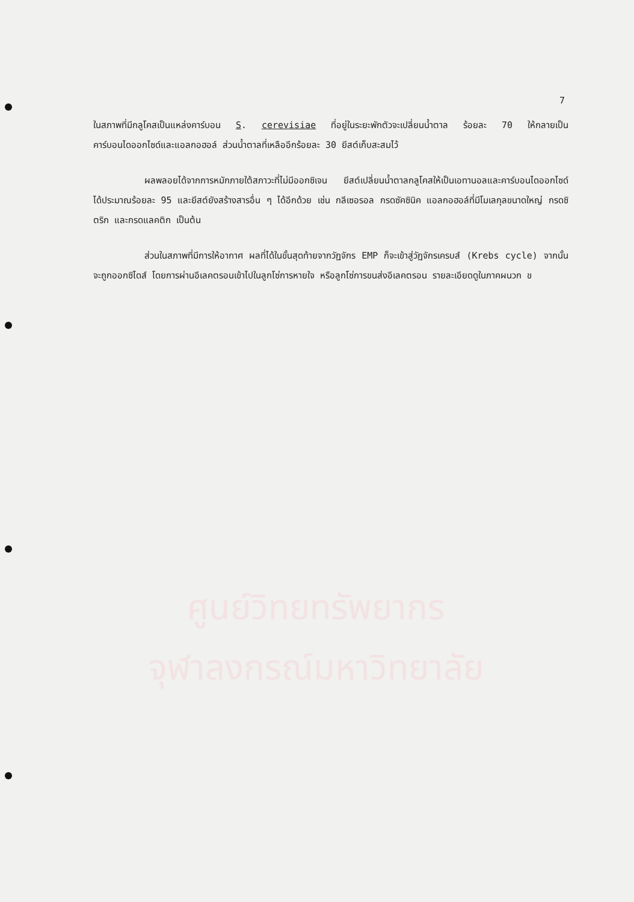ศูนย์วิทยทรัพยากร
จุฬาลงกรณ์มหาวิทยาลัย
7
ในสภาพที่มีกลูโคสเป็นแหล่งคาร์บอน S. cerevisiae ที่อยู่ในระยะพักตัวจะเปลี่ยนน้ำตาล ร้อยละ 70 ให้กลายเป็นคาร์บอนไดออกไซด์และแอลกอฮอล์ ส่วนน้ำตาลที่เหลืออีกร้อยละ 30 ยีสต์เก็บสะสมไว้
ผลพลอยได้จากการหมักภายใต้สภาวะที่ไม่มีออกซิเจน ยีสต์เปลี่ยนน้ำตาลกลูโคสให้เป็นเอทานอลและคาร์บอนไดออกไซด์ ได้ประมาณร้อยละ 95 และยีสต์ยังสร้างสารอื่น ๆ ได้อีกด้วย เช่น กลีเซอรอล กรดซัคซินิค แอลกอฮอล์ที่มีโมเลกุลขนาดใหญ่ กรดซิตริก และกรดแลคติก เป็นต้น
ส่วนในสภาพที่มีการให้อากาศ ผลที่ได้ในขั้นสุดท้ายจากวัฏจักร EMP ก็จะเข้าสู่วัฏจักรเครบส์ (Krebs cycle) จากนั้นจะถูกออกซิไดส์ โดยการผ่านอีเลคตรอนเข้าไปในลูกโซ่การหายใจ หรือลูกโซ่การขนส่งอีเลคตรอน รายละเอียดดูในภาคผนวก ข